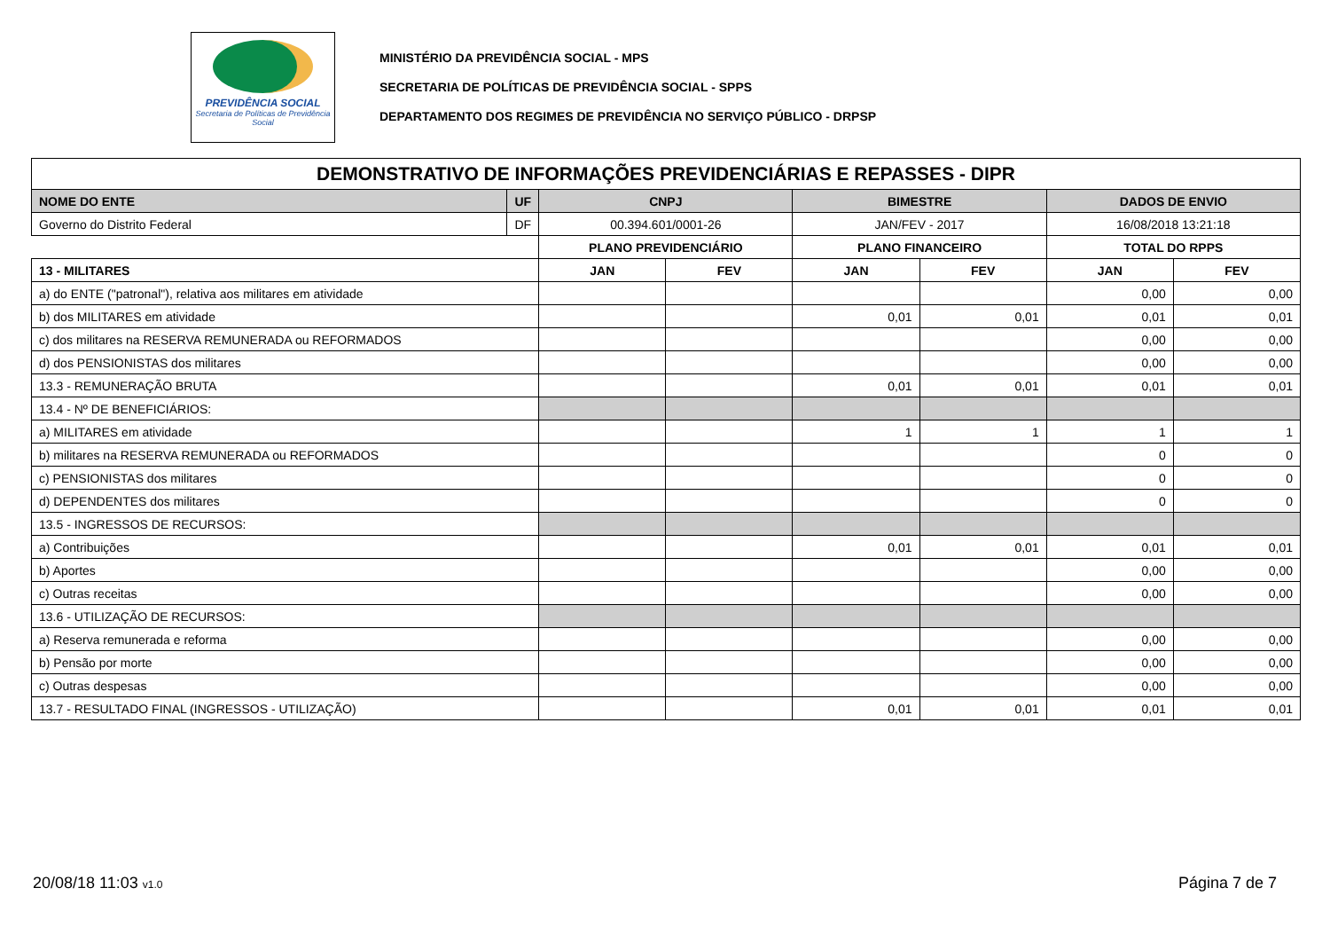PREVIDÊNCIA SOCIAL
Secretaria de Políticas de Previdência Social
MINISTÉRIO DA PREVIDÊNCIA SOCIAL - MPS
SECRETARIA DE POLÍTICAS DE PREVIDÊNCIA SOCIAL - SPPS
DEPARTAMENTO DOS REGIMES DE PREVIDÊNCIA NO SERVIÇO PÚBLICO - DRPSP
| DEMONSTRATIVO DE INFORMAÇÕES PREVIDENCIÁRIAS E REPASSES - DIPR | | | | | | | |
| --- | --- | --- | --- | --- | --- | --- | --- |
| NOME DO ENTE | UF | CNPJ | | BIMESTRE | | DADOS DE ENVIO | |
| Governo do Distrito Federal | DF | 00.394.601/0001-26 | | JAN/FEV - 2017 | | 16/08/2018 13:21:18 | |
| | | PLANO PREVIDENCIÁRIO | | PLANO FINANCEIRO | | TOTAL DO RPPS | |
| 13 - MILITARES | | JAN | FEV | JAN | FEV | JAN | FEV |
| a) do ENTE ("patronal"), relativa aos militares em atividade | | | | | | 0,00 | 0,00 |
| b) dos MILITARES em atividade | | | | 0,01 | 0,01 | 0,01 | 0,01 |
| c) dos militares na RESERVA REMUNERADA ou REFORMADOS | | | | | | 0,00 | 0,00 |
| d) dos PENSIONISTAS dos militares | | | | | | 0,00 | 0,00 |
| 13.3 - REMUNERAÇÃO BRUTA | | | | 0,01 | 0,01 | 0,01 | 0,01 |
| 13.4 - Nº DE BENEFICIÁRIOS: | | | | | | | |
| a) MILITARES em atividade | | | | 1 | 1 | 1 | 1 |
| b) militares na RESERVA REMUNERADA ou REFORMADOS | | | | | | 0 | 0 |
| c) PENSIONISTAS dos militares | | | | | | 0 | 0 |
| d) DEPENDENTES dos militares | | | | | | 0 | 0 |
| 13.5 - INGRESSOS DE RECURSOS: | | | | | | | |
| a) Contribuições | | | | 0,01 | 0,01 | 0,01 | 0,01 |
| b) Aportes | | | | | | 0,00 | 0,00 |
| c) Outras receitas | | | | | | 0,00 | 0,00 |
| 13.6 - UTILIZAÇÃO DE RECURSOS: | | | | | | | |
| a) Reserva remunerada e reforma | | | | | | 0,00 | 0,00 |
| b) Pensão por morte | | | | | | 0,00 | 0,00 |
| c) Outras despesas | | | | | | 0,00 | 0,00 |
| 13.7 - RESULTADO FINAL (INGRESSOS - UTILIZAÇÃO) | | | | 0,01 | 0,01 | 0,01 | 0,01 |
20/08/18 11:03 v1.0
Página 7 de 7